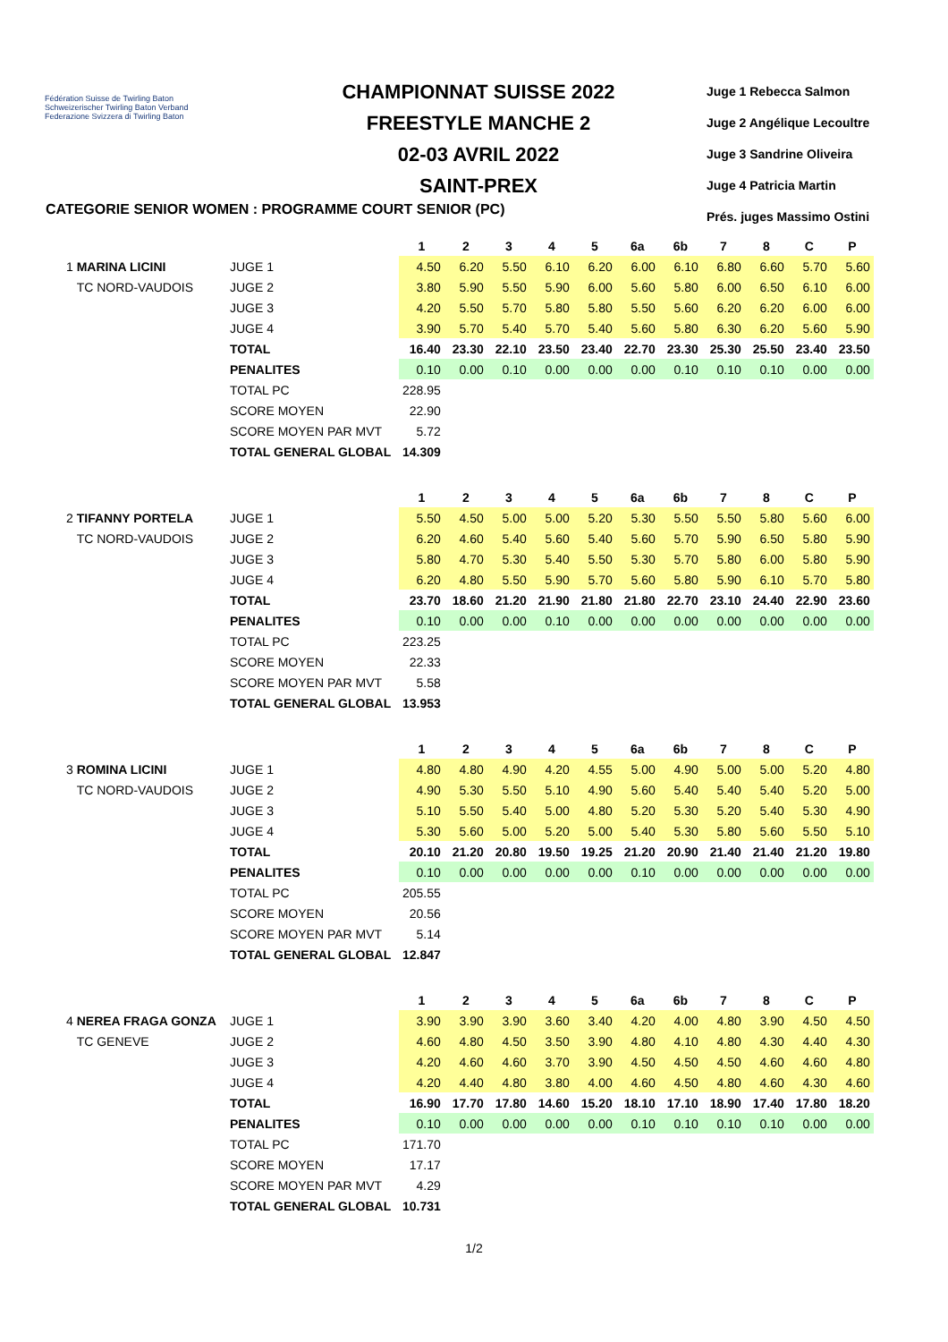Fédération Suisse de Twirling Baton
Schweizerischer Twirling Baton Verband
Federazione Svizzera di Twirling Baton
CHAMPIONNAT SUISSE 2022
FREESTYLE MANCHE 2
02-03 AVRIL 2022
SAINT-PREX
Juge 1 Rebecca Salmon
Juge 2 Angélique Lecoultre
Juge 3 Sandrine Oliveira
Juge 4 Patricia Martin
Prés. juges Massimo Ostini
CATEGORIE SENIOR WOMEN : PROGRAMME COURT SENIOR (PC)
| | | 1 | 2 | 3 | 4 | 5 | 6a | 6b | 7 | 8 | C | P |
| --- | --- | --- | --- | --- | --- | --- | --- | --- | --- | --- | --- | --- |
| 1 MARINA LICINI | JUGE 1 | 4.50 | 6.20 | 5.50 | 6.10 | 6.20 | 6.00 | 6.10 | 6.80 | 6.60 | 5.70 | 5.60 |
| TC NORD-VAUDOIS | JUGE 2 | 3.80 | 5.90 | 5.50 | 5.90 | 6.00 | 5.60 | 5.80 | 6.00 | 6.50 | 6.10 | 6.00 |
| | JUGE 3 | 4.20 | 5.50 | 5.70 | 5.80 | 5.80 | 5.50 | 5.60 | 6.20 | 6.20 | 6.00 | 6.00 |
| | JUGE 4 | 3.90 | 5.70 | 5.40 | 5.70 | 5.40 | 5.60 | 5.80 | 6.30 | 6.20 | 5.60 | 5.90 |
| | TOTAL | 16.40 | 23.30 | 22.10 | 23.50 | 23.40 | 22.70 | 23.30 | 25.30 | 25.50 | 23.40 | 23.50 |
| | PENALITES | 0.10 | 0.00 | 0.10 | 0.00 | 0.00 | 0.00 | 0.10 | 0.10 | 0.10 | 0.00 | 0.00 |
| | TOTAL PC | 228.95 | | | | | | | | | | |
| | SCORE MOYEN | 22.90 | | | | | | | | | | |
| | SCORE MOYEN PAR MVT | 5.72 | | | | | | | | | | |
| | TOTAL GENERAL GLOBAL | 14.309 | | | | | | | | | | |
| | | 1 | 2 | 3 | 4 | 5 | 6a | 6b | 7 | 8 | C | P |
| --- | --- | --- | --- | --- | --- | --- | --- | --- | --- | --- | --- | --- |
| 2 TIFANNY PORTELA | JUGE 1 | 5.50 | 4.50 | 5.00 | 5.00 | 5.20 | 5.30 | 5.50 | 5.50 | 5.80 | 5.60 | 6.00 |
| TC NORD-VAUDOIS | JUGE 2 | 6.20 | 4.60 | 5.40 | 5.60 | 5.40 | 5.60 | 5.70 | 5.90 | 6.50 | 5.80 | 5.90 |
| | JUGE 3 | 5.80 | 4.70 | 5.30 | 5.40 | 5.50 | 5.30 | 5.70 | 5.80 | 6.00 | 5.80 | 5.90 |
| | JUGE 4 | 6.20 | 4.80 | 5.50 | 5.90 | 5.70 | 5.60 | 5.80 | 5.90 | 6.10 | 5.70 | 5.80 |
| | TOTAL | 23.70 | 18.60 | 21.20 | 21.90 | 21.80 | 21.80 | 22.70 | 23.10 | 24.40 | 22.90 | 23.60 |
| | PENALITES | 0.10 | 0.00 | 0.00 | 0.10 | 0.00 | 0.00 | 0.00 | 0.00 | 0.00 | 0.00 | 0.00 |
| | TOTAL PC | 223.25 | | | | | | | | | | |
| | SCORE MOYEN | 22.33 | | | | | | | | | | |
| | SCORE MOYEN PAR MVT | 5.58 | | | | | | | | | | |
| | TOTAL GENERAL GLOBAL | 13.953 | | | | | | | | | | |
| | | 1 | 2 | 3 | 4 | 5 | 6a | 6b | 7 | 8 | C | P |
| --- | --- | --- | --- | --- | --- | --- | --- | --- | --- | --- | --- | --- |
| 3 ROMINA LICINI | JUGE 1 | 4.80 | 4.80 | 4.90 | 4.20 | 4.55 | 5.00 | 4.90 | 5.00 | 5.00 | 5.20 | 4.80 |
| TC NORD-VAUDOIS | JUGE 2 | 4.90 | 5.30 | 5.50 | 5.10 | 4.90 | 5.60 | 5.40 | 5.40 | 5.40 | 5.20 | 5.00 |
| | JUGE 3 | 5.10 | 5.50 | 5.40 | 5.00 | 4.80 | 5.20 | 5.30 | 5.20 | 5.40 | 5.30 | 4.90 |
| | JUGE 4 | 5.30 | 5.60 | 5.00 | 5.20 | 5.00 | 5.40 | 5.30 | 5.80 | 5.60 | 5.50 | 5.10 |
| | TOTAL | 20.10 | 21.20 | 20.80 | 19.50 | 19.25 | 21.20 | 20.90 | 21.40 | 21.40 | 21.20 | 19.80 |
| | PENALITES | 0.10 | 0.00 | 0.00 | 0.00 | 0.00 | 0.10 | 0.00 | 0.00 | 0.00 | 0.00 | 0.00 |
| | TOTAL PC | 205.55 | | | | | | | | | | |
| | SCORE MOYEN | 20.56 | | | | | | | | | | |
| | SCORE MOYEN PAR MVT | 5.14 | | | | | | | | | | |
| | TOTAL GENERAL GLOBAL | 12.847 | | | | | | | | | | |
| | | 1 | 2 | 3 | 4 | 5 | 6a | 6b | 7 | 8 | C | P |
| --- | --- | --- | --- | --- | --- | --- | --- | --- | --- | --- | --- | --- |
| 4 NEREA FRAGA GONZA | JUGE 1 | 3.90 | 3.90 | 3.90 | 3.60 | 3.40 | 4.20 | 4.00 | 4.80 | 3.90 | 4.50 | 4.50 |
| TC GENEVE | JUGE 2 | 4.60 | 4.80 | 4.50 | 3.50 | 3.90 | 4.80 | 4.10 | 4.80 | 4.30 | 4.40 | 4.30 |
| | JUGE 3 | 4.20 | 4.60 | 4.60 | 3.70 | 3.90 | 4.50 | 4.50 | 4.50 | 4.60 | 4.60 | 4.80 |
| | JUGE 4 | 4.20 | 4.40 | 4.80 | 3.80 | 4.00 | 4.60 | 4.50 | 4.80 | 4.60 | 4.30 | 4.60 |
| | TOTAL | 16.90 | 17.70 | 17.80 | 14.60 | 15.20 | 18.10 | 17.10 | 18.90 | 17.40 | 17.80 | 18.20 |
| | PENALITES | 0.10 | 0.00 | 0.00 | 0.00 | 0.00 | 0.10 | 0.10 | 0.10 | 0.10 | 0.00 | 0.00 |
| | TOTAL PC | 171.70 | | | | | | | | | | |
| | SCORE MOYEN | 17.17 | | | | | | | | | | |
| | SCORE MOYEN PAR MVT | 4.29 | | | | | | | | | | |
| | TOTAL GENERAL GLOBAL | 10.731 | | | | | | | | | | |
1/2